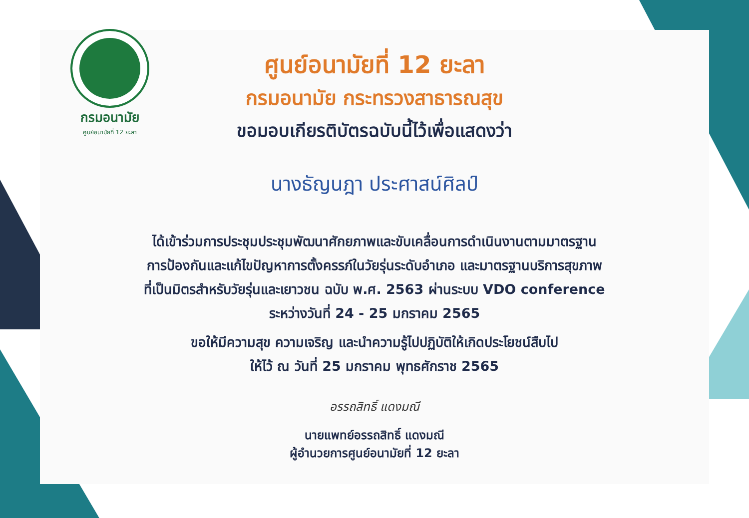กรมอนามัย
ศูนย์อนามัยที่ 12 ยะลา
ศูนย์อนามัยที่ 12 ยะลา
กรมอนามัย กระทรวงสาธารณสุข
ขอมอบเกียรติบัตรฉบับนี้ไว้เพื่อแสดงว่า
นางธัญนฎา ประศาสน์ศิลป์
ได้เข้าร่วมการประชุมประชุมพัฒนาศักยภาพและขับเคลื่อนการดำเนินงานตามมาตรฐาน
การป้องกันและแก้ไขปัญหาการตั้งครรภ์ในวัยรุ่นระดับอำเภอ และมาตรฐานบริการสุขภาพ
ที่เป็นมิตรสำหรับวัยรุ่นและเยาวชน ฉบับ พ.ศ. 2563 ผ่านระบบ VDO conference
ระหว่างวันที่ 24 - 25 มกราคม 2565
ขอให้มีความสุข ความเจริญ และนำความรู้ไปปฏิบัติให้เกิดประโยชน์สืบไป
ให้ไว้ ณ วันที่ 25 มกราคม พุทธศักราช 2565
อรรถสิทธิ์ แดงมณี
นายแพทย์อรรถสิทธิ์ แดงมณี
ผู้อำนวยการศูนย์อนามัยที่ 12 ยะลา